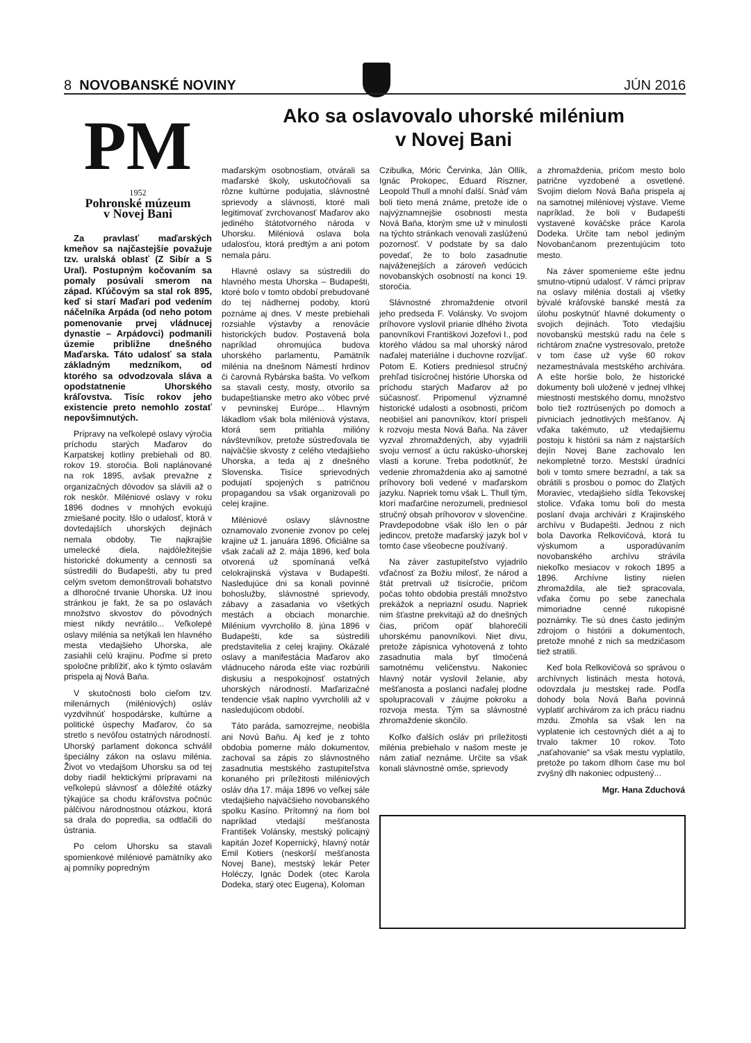8 NOVOBANSKÉ NOVINY JÚN 2016
PM
1952
Pohronské múzeum
v Novej Bani
Za pravlasť maďarských kmeňov sa najčastejšie považuje tzv. uralská oblasť (Z Sibír a S Ural). Postupným kočovaním sa pomaly posúvali smerom na západ. Kľúčovým sa stal rok 895, keď si starí Maďari pod vedením náčelníka Arpáda (od neho potom pomenovanie prvej vládnucej dynastie – Arpádovci) podmanili územie približne dnešného Maďarska. Táto udalosť sa stala základným medzníkom, od ktorého sa odvodzovala sláva a opodstatnenie Uhorského kráľovstva. Tisíc rokov jeho existencie preto nemohlo zostať nepovšimnutých.
Prípravy na veľkolepé oslavy výročia príchodu starých Maďarov do Karpatskej kotliny prebiehali od 80. rokov 19. storočia. Boli naplánované na rok 1895, avšak prevažne z organizačných dôvodov sa slávili až o rok neskôr. Miléniové oslavy v roku 1896 dodnes v mnohých evokujú zmiešané pocity. Išlo o udalosť, ktorá v dovtedajších uhorských dejinách nemala obdoby. Tie najkrajšie umelecké diela, najdôležitejšie historické dokumenty a cennosti sa sústredili do Budapešti, aby tu pred celým svetom demonštrovali bohatstvo a dlhoročné trvanie Uhorska. Už inou stránkou je fakt, že sa po oslavách množstvo skvostov do pôvodných miest nikdy nevrátilo... Veľkolepé oslavy milénia sa netýkali len hlavného mesta vtedajšieho Uhorska, ale zasiahli celú krajinu. Poďme si preto spoločne priblížiť, ako k týmto oslavám prispela aj Nová Baňa.
V skutočnosti bolo cieľom tzv. milenárnych (miléniových) osláv vyzdvihnúť hospodárske, kultúrne a politické úspechy Maďarov, čo sa stretlo s nevôľou ostatných národností. Uhorský parlament dokonca schválil špeciálny zákon na oslavu milénia. Život vo vtedajšom Uhorsku sa od tej doby riadil hektickými prípravami na veľkolepú slávnosť a dôležité otázky týkajúce sa chodu kráľovstva počnúc pálčivou národnostnou otázkou, ktorá sa drala do popredia, sa odtlačili do ústrania.
Po celom Uhorsku sa stavali spomienkové miléniové pamätníky ako aj pomníky popredným
Ako sa oslavovalo uhorské milénium
v Novej Bani
maďarským osobnostiam, otvárali sa maďarské školy, uskutočňovali sa rôzne kultúrne podujatia, slávnostné sprievody a slávnosti, ktoré mali legitimovať zvrchovanosť Maďarov ako jediného štátotvorného národa v Uhorsku. Miléniová oslava bola udalosťou, ktorá predtým a ani potom nemala páru.
Hlavné oslavy sa sústredili do hlavného mesta Uhorska – Budapešti, ktoré bolo v tomto období prebudované do tej nádhernej podoby, ktorú poznáme aj dnes. V meste prebiehali rozsiahle výstavby a renovácie historických budov. Postavená bola napríklad ohromujúca budova uhorského parlamentu, Pamätník milénia na dnešnom Námestí hrdinov či čarovná Rybárska bašta. Vo veľkom sa stavali cesty, mosty, otvorilo sa budapeštianske metro ako vôbec prvé v pevninskej Európe... Hlavným lákadlom však bola miléniová výstava, ktorá sem pritiahla milióny návštevníkov, pretože sústreďovala tie najväčšie skvosty z celého vtedajšieho Uhorska, a teda aj z dnešného Slovenska. Tisíce sprievodných podujatí spojených s patričnou propagandou sa však organizovali po celej krajine.
Miléniové oslavy slávnostne oznamovalo zvonenie zvonov po celej krajine už 1. januára 1896. Oficiálne sa však začali až 2. mája 1896, keď bola otvorená už spomínaná veľká celokrajinská výstava v Budapešti. Nasledujúce dni sa konali povinné bohoslužby, slávnostné sprievody, zábavy a zasadania vo všetkých mestách a obciach monarchie. Milénium vyvrcholilo 8. júna 1896 v Budapešti, kde sa sústredili predstavitelia z celej krajiny. Okázalé oslavy a manifestácia Maďarov ako vládnuceho národa ešte viac rozbúrili diskusiu a nespokojnosť ostatných uhorských národností. Maďarizačné tendencie však naplno vyvrcholili až v nasledujúcom období.
Táto paráda, samozrejme, neobišla ani Novú Baňu. Aj keď je z tohto obdobia pomerne málo dokumentov, zachoval sa zápis zo slávnostného zasadnutia mestského zastupiteľstva konaného pri príležitosti miléniových osláv dňa 17. mája 1896 vo veľkej sále vtedajšieho najväčšieho novobanského spolku Kasíno. Prítomný na ňom bol napríklad vtedajší mešťanosta František Volánsky, mestský policajný kapitán Jozef Kopernický, hlavný notár Emil Kotiers (neskorší mešťanosta Novej Bane), mestský lekár Peter Holéczy, Ignác Dodek (otec Karola Dodeka, starý otec Eugena), Koloman
Czibulka, Móric Červinka, Ján Ollík, Ignác Prokopec, Eduard Riszner, Leopold Thull a mnohí ďalší. Snáď vám boli tieto mená známe, pretože ide o najvýznamnejšie osobnosti mesta Nová Baňa, ktorým sme už v minulosti na týchto stránkach venovali zaslúženú pozornosť. V podstate by sa dalo povedať, že to bolo zasadnutie najváženejších a zároveň vedúcich novobanských osobností na konci 19. storočia.
Slávnostné zhromaždenie otvoril jeho predseda F. Volánsky. Vo svojom príhovore vyslovil prianie dlhého života panovníkovi Františkovi Jozefovi I., pod ktorého vládou sa mal uhorský národ naďalej materiálne i duchovne rozvíjať. Potom E. Kotiers predniesol stručný prehľad tisícročnej histórie Uhorska od príchodu starých Maďarov až po súčasnosť. Pripomenul významné historické udalosti a osobnosti, pričom neobišiel ani panovníkov, ktorí prispeli k rozvoju mesta Nová Baňa. Na záver vyzval zhromaždených, aby vyjadrili svoju vernosť a úctu rakúsko-uhorskej vlasti a korune. Treba podotknúť, že vedenie zhromaždenia ako aj samotné príhovory boli vedené v maďarskom jazyku. Napriek tomu však L. Thull tým, ktorí maďarčine nerozumeli, predniesol stručný obsah príhovorov v slovenčine. Pravdepodobne však išlo len o pár jedincov, pretože maďarský jazyk bol v tomto čase všeobecne používaný.
Na záver zastupiteľstvo vyjadrilo vďačnosť za Božiu milosť, že národ a štát pretrvali už tisícročie, pričom počas tohto obdobia prestáli množstvo prekážok a nepriazní osudu. Napriek nim šťastne prekvitajú až do dnešných čias, pričom opäť blahorečili uhorskému panovníkovi. Niet divu, pretože zápisnica vyhotovená z tohto zasadnutia mala byť tlmočená samotnému veličenstvu. Nakoniec hlavný notár vyslovil želanie, aby mešťanosta a poslanci naďalej plodne spolupracovali v záujme pokroku a rozvoja mesta. Tým sa slávnostné zhromaždenie skončilo.
Koľko ďalších osláv pri príležitosti milénia prebiehalo v našom meste je nám zatiaľ neznáme. Určite sa však konali slávnostné omše, sprievody
a zhromaždenia, pričom mesto bolo patrične vyzdobené a osvetlené. Svojim dielom Nová Baňa prispela aj na samotnej miléniovej výstave. Vieme napríklad, že boli v Budapešti vystavené kováčske práce Karola Dodeka. Určite tam nebol jediným Novobančanom prezentujúcim toto mesto.
Na záver spomenieme ešte jednu smutno-vtipnú udalosť. V rámci príprav na oslavy milénia dostali aj všetky bývalé kráľovské banské mestá za úlohu poskytnúť hlavné dokumenty o svojich dejinách. Toto vtedajšiu novobanskú mestskú radu na čele s richtárom značne vystresovalo, pretože v tom čase už vyše 60 rokov nezamestnávala mestského archivára. A ešte horšie bolo, že historické dokumenty boli uložené v jednej vlhkej miestnosti mestského domu, množstvo bolo tiež roztrúsených po domoch a pivniciach jednotlivých mešťanov. Aj vďaka takémuto, už vtedajšiemu postoju k histórii sa nám z najstarších dejín Novej Bane zachovalo len nekompletné torzo. Mestskí úradníci boli v tomto smere bezradní, a tak sa obrátili s prosbou o pomoc do Zlatých Moraviec, vtedajšieho sídla Tekovskej stolice. Vďaka tomu boli do mesta poslaní dvaja archivári z Krajinského archívu v Budapešti. Jednou z nich bola Davorka Relkovičová, ktorá tu výskumom a usporadúvaním novobanského archívu strávila niekoľko mesiacov v rokoch 1895 a 1896. Archívne listiny nielen zhromaždila, ale tiež spracovala, vďaka čomu po sebe zanechala mimoriadne cenné rukopisné poznámky. Tie sú dnes často jediným zdrojom o histórii a dokumentoch, pretože mnohé z nich sa medzičasom tiež stratili.
Keď bola Relkovičová so správou o archívnych listinách mesta hotová, odovzdala ju mestskej rade. Podľa dohody bola Nová Baňa povinná vyplatiť archivárom za ich prácu riadnu mzdu. Zmohla sa však len na vyplatenie ich cestovných diét a aj to trvalo takmer 10 rokov. Toto „naťahovanie“ sa však mestu vyplatilo, pretože po takom dlhom čase mu bol zvyšný dlh nakoniec odpustený...
Mgr. Hana Zduchová